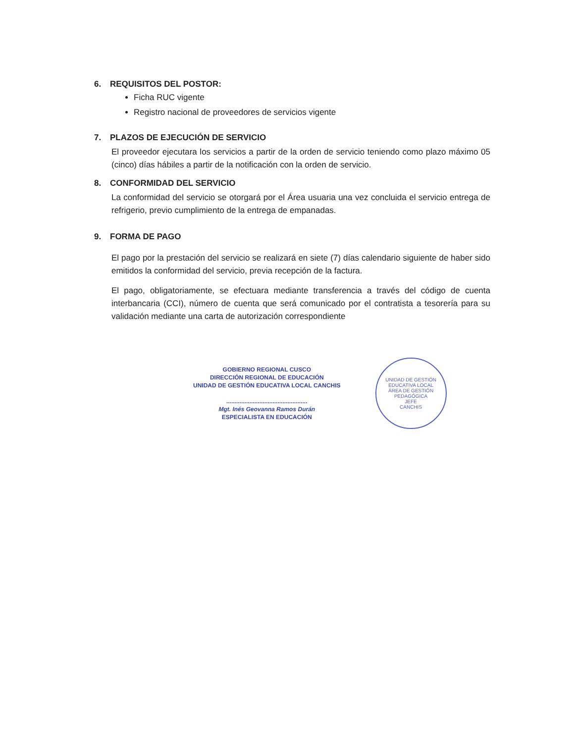6. REQUISITOS DEL POSTOR:
Ficha RUC vigente
Registro nacional de proveedores de servicios vigente
7. PLAZOS DE EJECUCIÓN DE SERVICIO
El proveedor ejecutara los servicios a partir de la orden de servicio teniendo como plazo máximo 05 (cinco) días hábiles a partir de la notificación con la orden de servicio.
8. CONFORMIDAD DEL SERVICIO
La conformidad del servicio se otorgará por el Área usuaria una vez concluida el servicio entrega de refrigerio, previo cumplimiento de la entrega de empanadas.
9. FORMA DE PAGO
El pago por la prestación del servicio se realizará en siete (7) días calendario siguiente de haber sido emitidos la conformidad del servicio, previa recepción de la factura.
El pago, obligatoriamente, se efectuara mediante transferencia a través del código de cuenta interbancaria (CCI), número de cuenta que será comunicado por el contratista a tesorería para su validación mediante una carta de autorización correspondiente
GOBIERNO REGIONAL CUSCO
DIRECCIÓN REGIONAL DE EDUCACIÓN
UNIDAD DE GESTIÓN EDUCATIVA LOCAL CANCHIS
.................................................
Mgt. Inés Geovanna Ramos Durán
ESPECIALISTA EN EDUCACIÓN
UNIDAD DE GESTIÓN EDUCATIVA LOCAL
ÁREA DE GESTIÓN PEDAGÓGICA
JEFE
CANCHIS